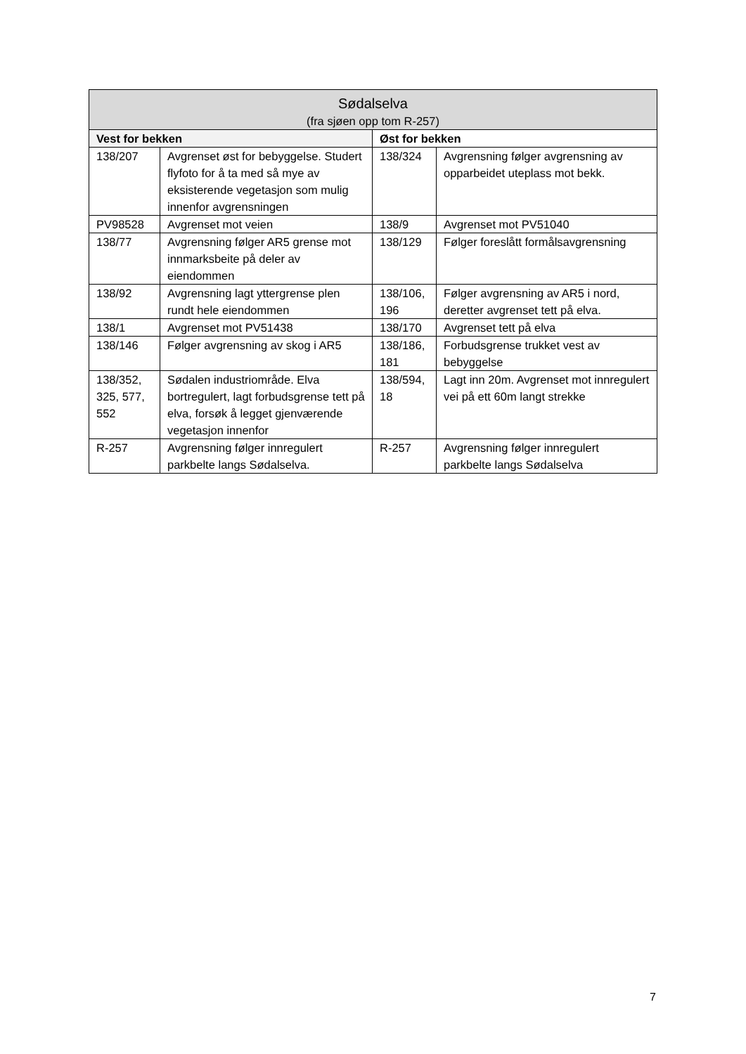| Sødalselva (fra sjøen opp tom R-257) | | | |
| --- | --- | --- | --- |
| Vest for bekken | | Øst for bekken | |
| 138/207 | Avgrenset øst for bebyggelse. Studert flyfoto for å ta med så mye av eksisterende vegetasjon som mulig innenfor avgrensningen | 138/324 | Avgrensning følger avgrensning av opparbeidet uteplass mot bekk. |
| PV98528 | Avgrenset mot veien | 138/9 | Avgrenset mot PV51040 |
| 138/77 | Avgrensning følger AR5 grense mot innmarksbeite på deler av eiendommen | 138/129 | Følger foreslått formålsavgrensning |
| 138/92 | Avgrensning lagt yttergrense plen rundt hele eiendommen | 138/106, 196 | Følger avgrensning av AR5 i nord, deretter avgrenset tett på elva. |
| 138/1 | Avgrenset mot PV51438 | 138/170 | Avgrenset tett på elva |
| 138/146 | Følger avgrensning av skog i AR5 | 138/186, 181 | Forbudsgrense trukket vest av bebyggelse |
| 138/352, 325, 577, 552 | Sødalen industriområde. Elva bortregulert, lagt forbudsgrense tett på elva, forsøk å legget gjenværende vegetasjon innenfor | 138/594, 18 | Lagt inn 20m. Avgrenset mot innregulert vei på ett 60m langt strekke |
| R-257 | Avgrensning følger innregulert parkbelte langs Sødalselva. | R-257 | Avgrensning følger innregulert parkbelte langs Sødalselva |
7